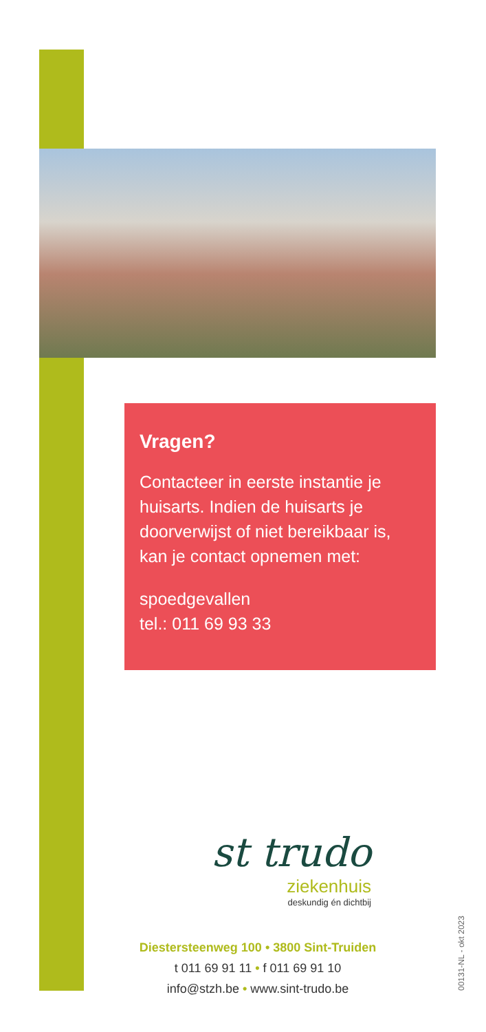Vragen?
Contacteer in eerste instantie je huisarts. Indien de huisarts je doorverwijst of niet bereikbaar is, kan je contact opnemen met:
spoedgevallen
tel.: 011 69 93 33
st trudo
ziekenhuis
deskundig én dichtbij
Diestersteenweg 100 • 3800 Sint-Truiden
t 011 69 91 11 • f 011 69 91 10
info@stzh.be • www.sint-trudo.be
00131-NL - okt 2023